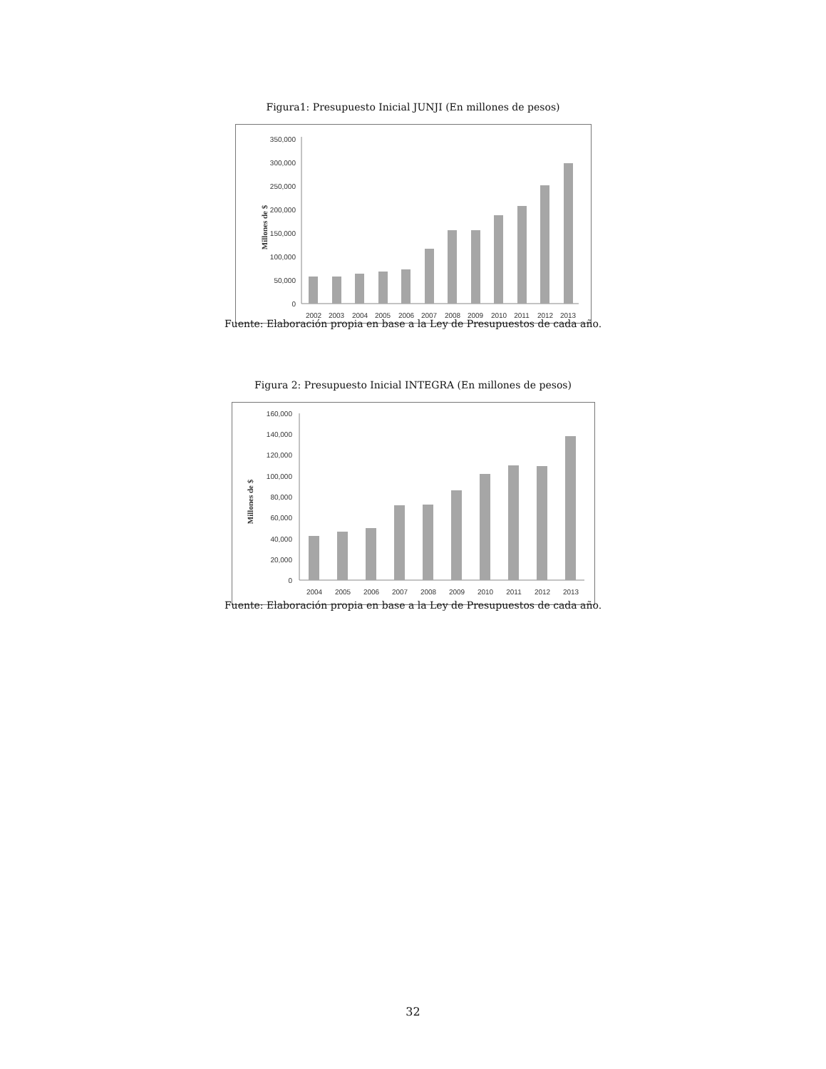Figura1: Presupuesto Inicial JUNJI (En millones de pesos)
350,000
300,000
250,000
200,000
150,000
100,000
50,000
0
Millones de $
2002
2003
2004
2005
2006
2007
2008
2009
2010
2011
2012
2013
Fuente: Elaboración propia en base a la Ley de Presupuestos de cada año.
Figura 2: Presupuesto Inicial INTEGRA (En millones de pesos)
160,000
140,000
120,000
100,000
80,000
60,000
40,000
20,000
0
Millones de $
2004
2005
2006
2007
2008
2009
2010
2011
2012
2013
Fuente: Elaboración propia en base a la Ley de Presupuestos de cada año.
32